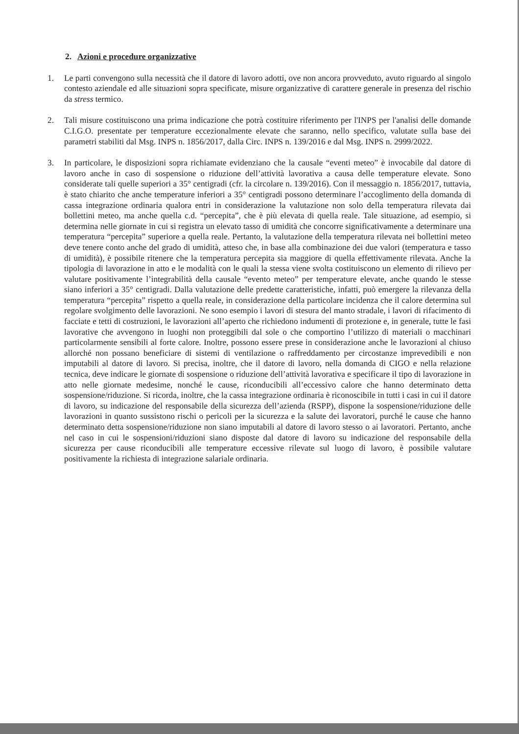2. Azioni e procedure organizzative
1. Le parti convengono sulla necessità che il datore di lavoro adotti, ove non ancora provveduto, avuto riguardo al singolo contesto aziendale ed alle situazioni sopra specificate, misure organizzative di carattere generale in presenza del rischio da stress termico.
2. Tali misure costituiscono una prima indicazione che potrà costituire riferimento per l'INPS per l'analisi delle domande C.I.G.O. presentate per temperature eccezionalmente elevate che saranno, nello specifico, valutate sulla base dei parametri stabiliti dal Msg. INPS n. 1856/2017, dalla Circ. INPS n. 139/2016 e dal Msg. INPS n. 2999/2022.
3. In particolare, le disposizioni sopra richiamate evidenziano che la causale “eventi meteo” è invocabile dal datore di lavoro anche in caso di sospensione o riduzione dell’attività lavorativa a causa delle temperature elevate. Sono considerate tali quelle superiori a 35° centigradi (cfr. la circolare n. 139/2016). Con il messaggio n. 1856/2017, tuttavia, è stato chiarito che anche temperature inferiori a 35° centigradi possono determinare l’accoglimento della domanda di cassa integrazione ordinaria qualora entri in considerazione la valutazione non solo della temperatura rilevata dai bollettini meteo, ma anche quella c.d. “percepita”, che è più elevata di quella reale. Tale situazione, ad esempio, si determina nelle giornate in cui si registra un elevato tasso di umidità che concorre significativamente a determinare una temperatura “percepita” superiore a quella reale. Pertanto, la valutazione della temperatura rilevata nei bollettini meteo deve tenere conto anche del grado di umidità, atteso che, in base alla combinazione dei due valori (temperatura e tasso di umidità), è possibile ritenere che la temperatura percepita sia maggiore di quella effettivamente rilevata. Anche la tipologia di lavorazione in atto e le modalità con le quali la stessa viene svolta costituiscono un elemento di rilievo per valutare positivamente l’integrabilità della causale “evento meteo” per temperature elevate, anche quando le stesse siano inferiori a 35° centigradi. Dalla valutazione delle predette caratteristiche, infatti, può emergere la rilevanza della temperatura “percepita” rispetto a quella reale, in considerazione della particolare incidenza che il calore determina sul regolare svolgimento delle lavorazioni. Ne sono esempio i lavori di stesura del manto stradale, i lavori di rifacimento di facciate e tetti di costruzioni, le lavorazioni all’aperto che richiedono indumenti di protezione e, in generale, tutte le fasi lavorative che avvengono in luoghi non proteggibili dal sole o che comportino l’utilizzo di materiali o macchinari particolarmente sensibili al forte calore. Inoltre, possono essere prese in considerazione anche le lavorazioni al chiuso allorché non possano beneficiare di sistemi di ventilazione o raffreddamento per circostanze imprevedibili e non imputabili al datore di lavoro. Si precisa, inoltre, che il datore di lavoro, nella domanda di CIGO e nella relazione tecnica, deve indicare le giornate di sospensione o riduzione dell’attività lavorativa e specificare il tipo di lavorazione in atto nelle giornate medesime, nonché le cause, riconducibili all’eccessivo calore che hanno determinato detta sospensione/riduzione. Si ricorda, inoltre, che la cassa integrazione ordinaria è riconoscibile in tutti i casi in cui il datore di lavoro, su indicazione del responsabile della sicurezza dell’azienda (RSPP), dispone la sospensione/riduzione delle lavorazioni in quanto sussistono rischi o pericoli per la sicurezza e la salute dei lavoratori, purché le cause che hanno determinato detta sospensione/riduzione non siano imputabili al datore di lavoro stesso o ai lavoratori. Pertanto, anche nel caso in cui le sospensioni/riduzioni siano disposte dal datore di lavoro su indicazione del responsabile della sicurezza per cause riconducibili alle temperature eccessive rilevate sul luogo di lavoro, è possibile valutare positivamente la richiesta di integrazione salariale ordinaria.